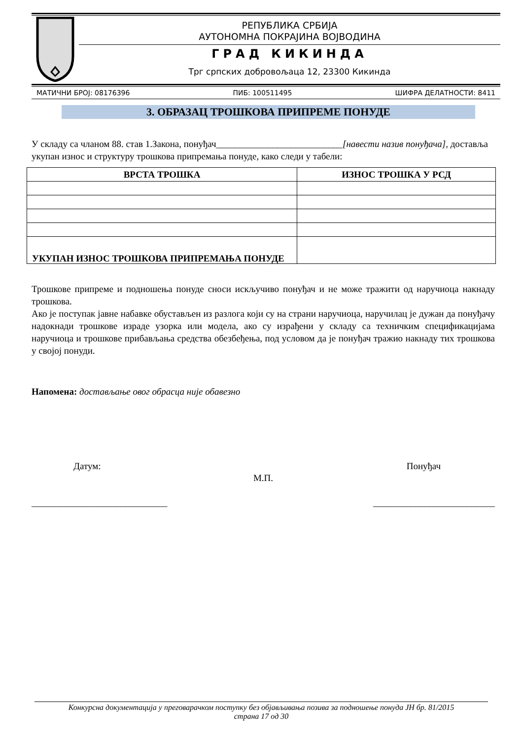РЕПУБЛИКА СРБИЈА
АУТОНОМНА ПОКРАЈИНА ВОЈВОДИНА
ГРАД КИКИНДА
Трг српских добровољаца 12, 23300 Кикинда
МАТИЧНИ БРОЈ: 08176396 ПИБ: 100511495 ШИФРА ДЕЛАТНОСТИ: 8411
3. ОБРАЗАЦ ТРОШКОВА ПРИПРЕМЕ ПОНУДЕ
У складу са чланом 88. став 1.Закона, понуђач___________________________[навести назив понуђача], доставља укупан износ и структуру трошкова припремања понуде, како следи у табели:
| ВРСТА ТРОШКА | ИЗНОС ТРОШКА У РСД |
| --- | --- |
| УКУПАН ИЗНОС ТРОШКОВА ПРИПРЕМАЊА ПОНУДЕ | |
Трошкове припреме и подношења понуде сноси искључиво понуђач и не може тражити од наручиоца накнаду трошкова.
Ако је поступак јавне набавке обустављен из разлога који су на страни наручиоца, наручилац је дужан да понуђачу надокнади трошкове израде узорка или модела, ако су израђени у складу са техничким спецификацијама наручиоца и трошкове прибављања средства обезбеђења, под условом да је понуђач тражио накнаду тих трошкова у својој понуди.
Напомена: достављање овог обрасца није обавезно
Датум: Понуђач
М.П.
_____________________________ __________________________
Конкурсна документација у преговарачком поступку без објављивања позива за подношење понуда ЈН бр. 81/2015
страна 17 од 30